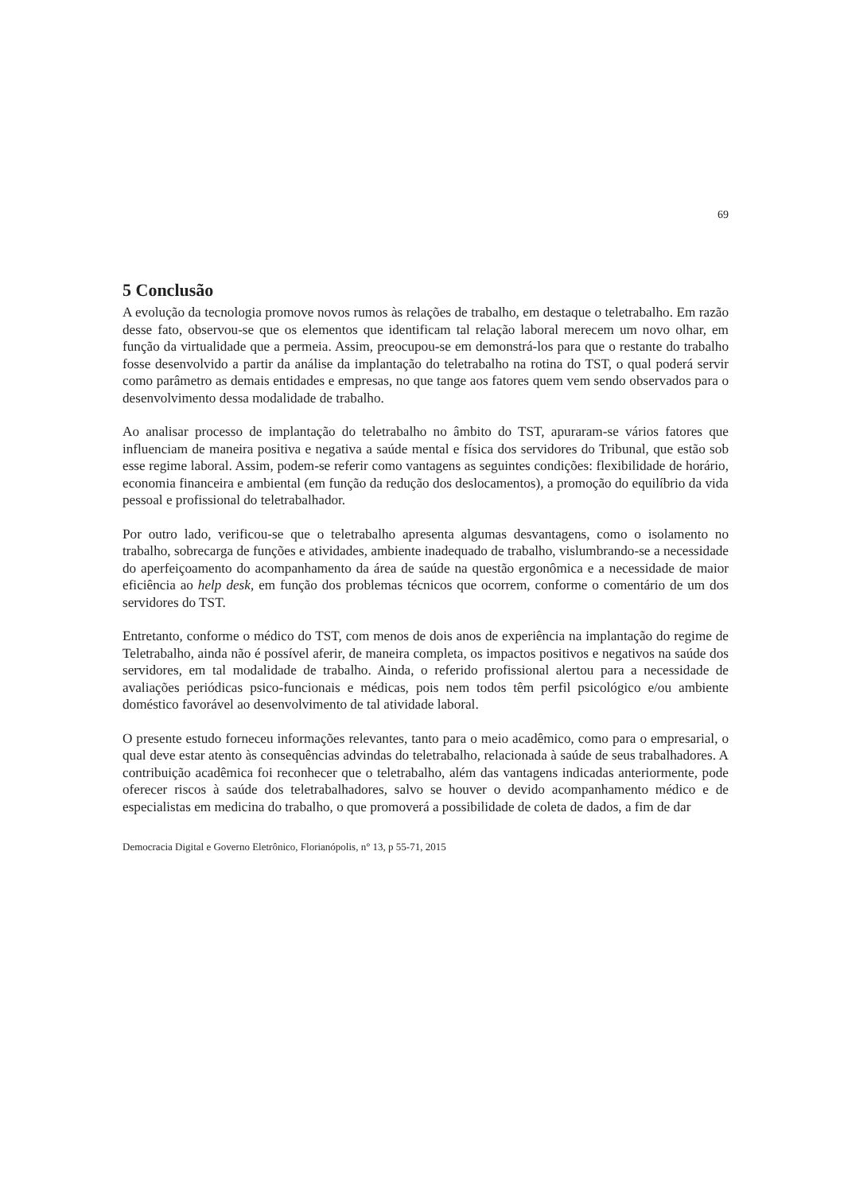69
5 Conclusão
A evolução da tecnologia promove novos rumos às relações de trabalho, em destaque o teletrabalho. Em razão desse fato, observou-se que os elementos que identificam tal relação laboral merecem um novo olhar, em função da virtualidade que a permeia. Assim, preocupou-se em demonstrá-los para que o restante do trabalho fosse desenvolvido a partir da análise da implantação do teletrabalho na rotina do TST, o qual poderá servir como parâmetro as demais entidades e empresas, no que tange aos fatores quem vem sendo observados para o desenvolvimento dessa modalidade de trabalho.
Ao analisar processo de implantação do teletrabalho no âmbito do TST, apuraram-se vários fatores que influenciam de maneira positiva e negativa a saúde mental e física dos servidores do Tribunal, que estão sob esse regime laboral. Assim, podem-se referir como vantagens as seguintes condições: flexibilidade de horário, economia financeira e ambiental (em função da redução dos deslocamentos), a promoção do equilíbrio da vida pessoal e profissional do teletrabalhador.
Por outro lado, verificou-se que o teletrabalho apresenta algumas desvantagens, como o isolamento no trabalho, sobrecarga de funções e atividades, ambiente inadequado de trabalho, vislumbrando-se a necessidade do aperfeiçoamento do acompanhamento da área de saúde na questão ergonômica e a necessidade de maior eficiência ao help desk, em função dos problemas técnicos que ocorrem, conforme o comentário de um dos servidores do TST.
Entretanto, conforme o médico do TST, com menos de dois anos de experiência na implantação do regime de Teletrabalho, ainda não é possível aferir, de maneira completa, os impactos positivos e negativos na saúde dos servidores, em tal modalidade de trabalho. Ainda, o referido profissional alertou para a necessidade de avaliações periódicas psico-funcionais e médicas, pois nem todos têm perfil psicológico e/ou ambiente doméstico favorável ao desenvolvimento de tal atividade laboral.
O presente estudo forneceu informações relevantes, tanto para o meio acadêmico, como para o empresarial, o qual deve estar atento às consequências advindas do teletrabalho, relacionada à saúde de seus trabalhadores. A contribuição acadêmica foi reconhecer que o teletrabalho, além das vantagens indicadas anteriormente, pode oferecer riscos à saúde dos teletrabalhadores, salvo se houver o devido acompanhamento médico e de especialistas em medicina do trabalho, o que promoverá a possibilidade de coleta de dados, a fim de dar
Democracia Digital e Governo Eletrônico, Florianópolis, n° 13, p 55-71, 2015